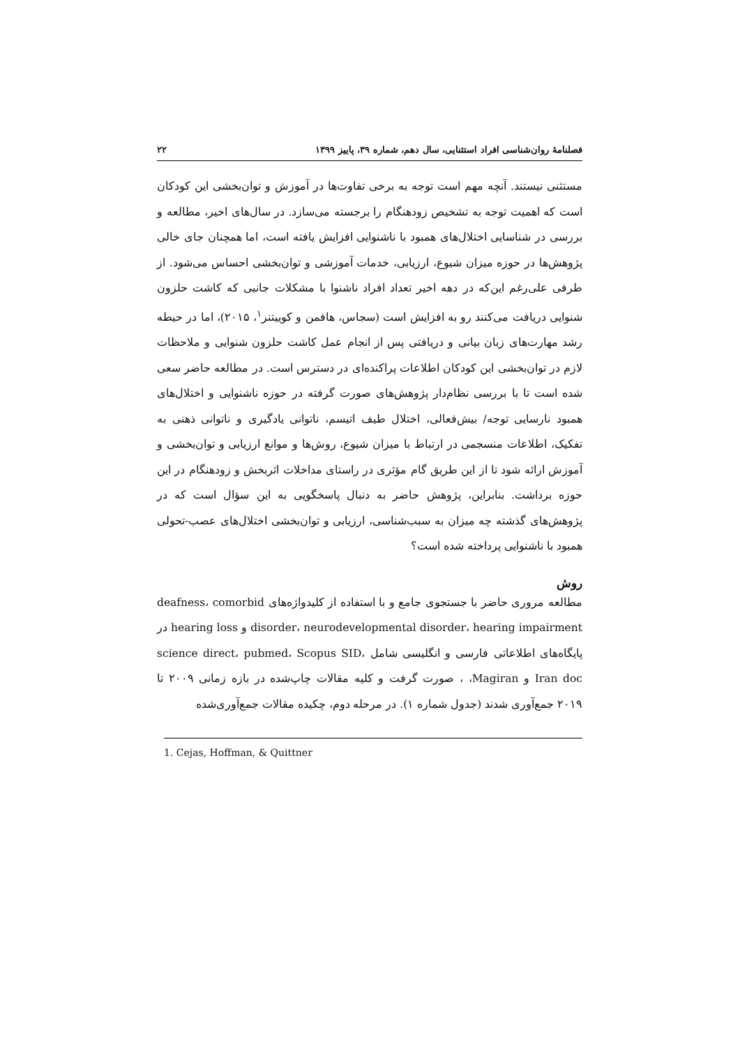فصلنامۀ روان‌شناسی افراد استثنایی، سال دهم، شماره ۳۹، پاییز ۱۳۹۹ ۲۲
مستثنی نیستند. آنچه مهم است توجه به برخی تفاوت‌ها در آموزش و توان‌بخشی این کودکان است که اهمیت توجه به تشخیص زودهنگام را برجسته می‌سازد. در سال‌های اخیر، مطالعه و بررسی در شناسایی اختلال‌های همبود با ناشنوایی افزایش یافته است، اما همچنان جای خالی پژوهش‌ها در حوزه میزان شیوع، ارزیابی، خدمات آموزشی و توان‌بخشی احساس می‌شود. از طرفی علی‌رغم این‌که در دهه اخیر تعداد افراد ناشنوا با مشکلات جانبی که کاشت حلزون شنوایی دریافت می‌کنند رو به افزایش است (سجاس، هافمن و کوییتنر<sup>۱</sup>، ۲۰۱۵)، اما در حیطه رشد مهارت‌های زبان بیانی و دریافتی پس از انجام عمل کاشت حلزون شنوایی و ملاحظات لازم در توان‌بخشی این کودکان اطلاعات پراکنده‌ای در دسترس است. در مطالعه حاضر سعی شده است تا با بررسی نظام‌دار پژوهش‌های صورت گرفته در حوزه ناشنوایی و اختلال‌های همبود نارسایی توجه/ بیش‌فعالی، اختلال طیف اتیسم، ناتوانی یادگیری و ناتوانی ذهنی به تفکیک، اطلاعات منسجمی در ارتباط با میزان شیوع، روش‌ها و موانع ارزیابی و توان‌بخشی و آموزش ارائه شود تا از این طریق گام مؤثری در راستای مداخلات اثربخش و زودهنگام در این حوزه برداشت. بنابراین، پژوهش حاضر به دنبال پاسخگویی به این سؤال است که در پژوهش‌های گذشته چه میزان به سبب‌شناسی، ارزیابی و توان‌بخشی اختلال‌های عصب-تحولی همبود با ناشنوایی پرداخته شده است؟
روش
مطالعه مروری حاضر با جستجوی جامع و با استفاده از کلیدواژه‌های deafness، comorbid disorder، neurodevelopmental disorder، hearing impairment و hearing loss در پایگاه‌های اطلاعاتی فارسی و انگلیسی شامل science direct، pubmed، Scopus SID، Iran doc و Magiran، ، صورت گرفت و کلیه مقالات چاپ‌شده در بازه زمانی ۲۰۰۹ تا ۲۰۱۹ جمع‌آوری شدند (جدول شماره ۱). در مرحله دوم، چکیده مقالات جمع‌آوری‌شده
1. Cejas, Hoffman, & Quittner